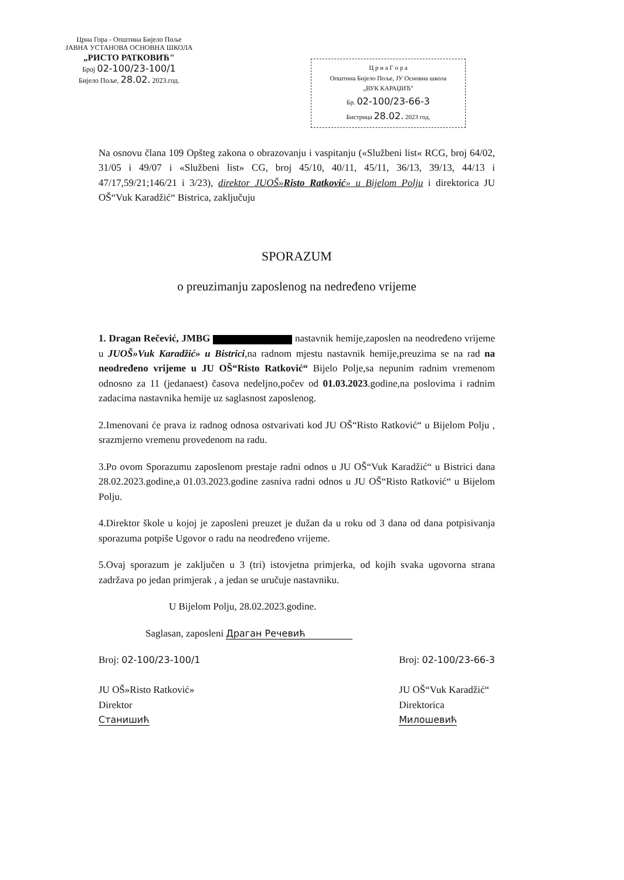Црна Гора - Општина Бијело Поље
ЈАВНА УСТАНОВА ОСНОВНА ШКОЛА
„РИСТО РАТКОВИЋ"
Број 02-100/23-100/1
Бијело Поље, 28.02. 2023.год.
Ц р н а Г о р а
Општина Бијело Поље, ЈУ Основна школа
„ВУК КАРАЏИЋ"
Бр. 02-100/23-66-3
Бистрица 28.02. 2023 год.
Na osnovu člana 109 Opšteg zakona o obrazovanju i vaspitanju («Službeni list« RCG, broj 64/02, 31/05 i 49/07 i «Službeni list» CG, broj 45/10, 40/11, 45/11, 36/13, 39/13, 44/13 i 47/17,59/21;146/21 i 3/23), direktor JUOŠ»Risto Ratković» u Bijelom Polju i direktorica JU OŠ“Vuk Karadžić“ Bistrica, zaključuju
SPORAZUM
o preuzimanju zaposlenog na nedređeno vrijeme
1. Dragan Rečević, JMBG nastavnik hemije,zaposlen na neodređeno vrijeme u JUOŠ»Vuk Karadžić» u Bistrici,na radnom mjestu nastavnik hemije,preuzima se na rad na neodređeno vrijeme u JU OŠ“Risto Ratković“ Bijelo Polje,sa nepunim radnim vremenom odnosno za 11 (jedanaest) časova nedeljno,počev od 01.03.2023.godine,na poslovima i radnim zadacima nastavnika hemije uz saglasnost zaposlenog.
2.Imenovani će prava iz radnog odnosa ostvarivati kod JU OŠ“Risto Ratković“ u Bijelom Polju , srazmjerno vremenu provedenom na radu.
3.Po ovom Sporazumu zaposlenom prestaje radni odnos u JU OŠ“Vuk Karadžić“ u Bistrici dana 28.02.2023.godine,a 01.03.2023.godine zasniva radni odnos u JU OŠ“Risto Ratković“ u Bijelom Polju.
4.Direktor škole u kojoj je zaposleni preuzet je dužan da u roku od 3 dana od dana potpisivanja sporazuma potpiše Ugovor o radu na neodređeno vrijeme.
5.Ovaj sporazum je zaključen u 3 (tri) istovjetna primjerka, od kojih svaka ugovorna strana zadržava po jedan primjerak , a jedan se uručuje nastavniku.
U Bijelom Polju, 28.02.2023.godine.
Saglasan, zaposleni Драган Речевић
Broj: 02-100/23-100/1
JU OŠ»Risto Ratković»
Direktor
Станишић
Broj: 02-100/23-66-3
JU OŠ“Vuk Karadžić“
Direktorica
Милошевић